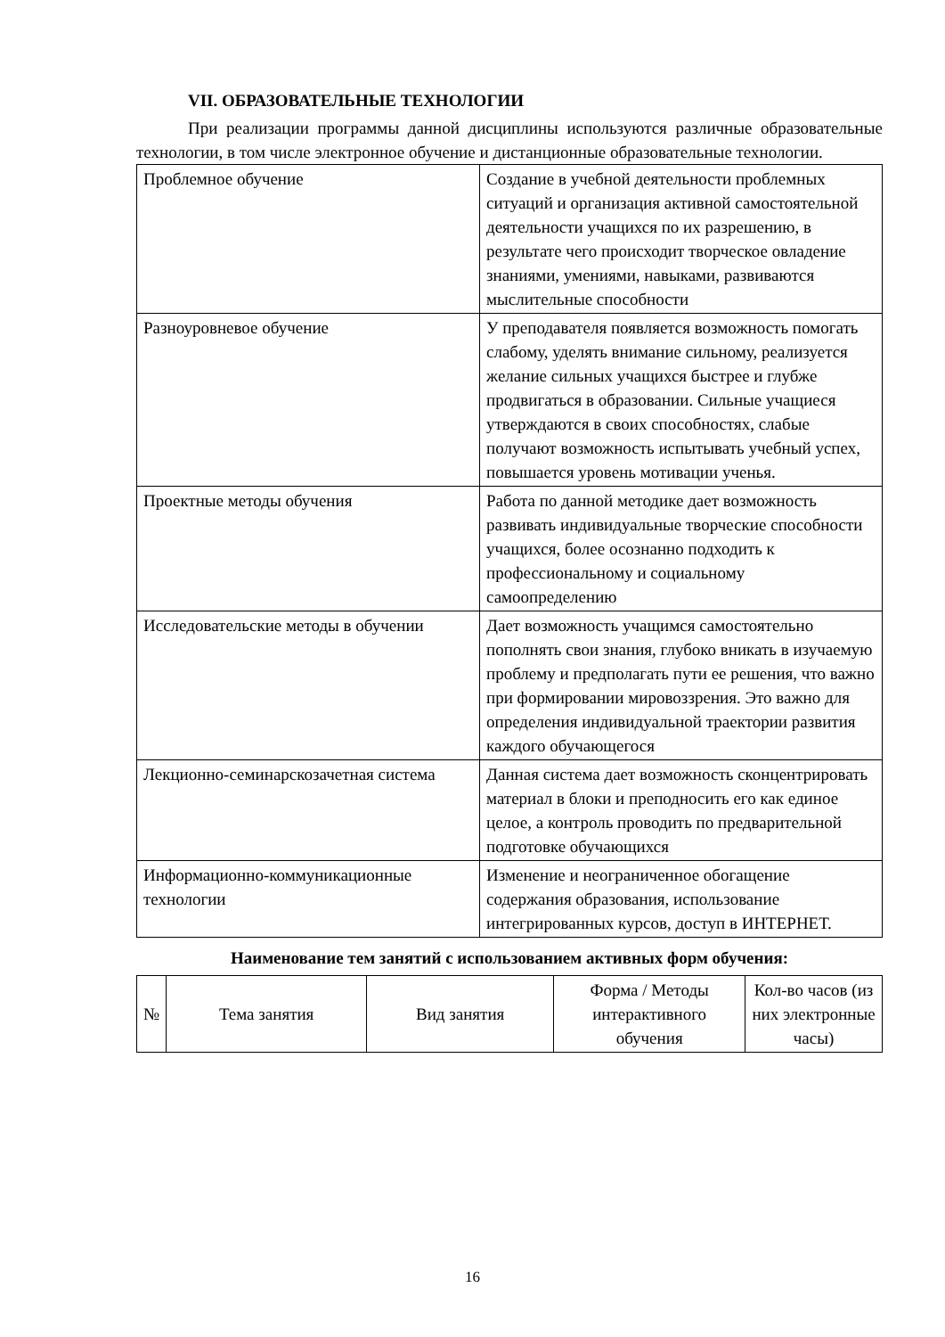VII. ОБРАЗОВАТЕЛЬНЫЕ ТЕХНОЛОГИИ
При реализации программы данной дисциплины используются различные образовательные технологии, в том числе электронное обучение и дистанционные образовательные технологии.
| Проблемное обучение | Создание в учебной деятельности проблемных ситуаций и организация активной самостоятельной деятельности учащихся по их разрешению, в результате чего происходит творческое овладение знаниями, умениями, навыками, развиваются мыслительные способности |
| Разноуровневое обучение | У преподавателя появляется возможность помогать слабому, уделять внимание сильному, реализуется желание сильных учащихся быстрее и глубже продвигаться в образовании. Сильные учащиеся утверждаются в своих способностях, слабые получают возможность испытывать учебный успех, повышается уровень мотивации ученья. |
| Проектные методы обучения | Работа по данной методике дает возможность развивать индивидуальные творческие способности учащихся, более осознанно подходить к профессиональному и социальному самоопределению |
| Исследовательские методы в обучении | Дает возможность учащимся самостоятельно пополнять свои знания, глубоко вникать в изучаемую проблему и предполагать пути ее решения, что важно при формировании мировоззрения. Это важно для определения индивидуальной траектории развития каждого обучающегося |
| Лекционно-семинарскозачетная система | Данная система дает возможность сконцентрировать материал в блоки и преподносить его как единое целое, а контроль проводить по предварительной подготовке обучающихся |
| Информационно-коммуникационные технологии | Изменение и неограниченное обогащение содержания образования, использование интегрированных курсов, доступ в ИНТЕРНЕТ. |
Наименование тем занятий с использованием активных форм обучения:
| № | Тема занятия | Вид занятия | Форма / Методы интерактивного обучения | Кол-во часов (из них электронные часы) |
| --- | --- | --- | --- | --- |
16